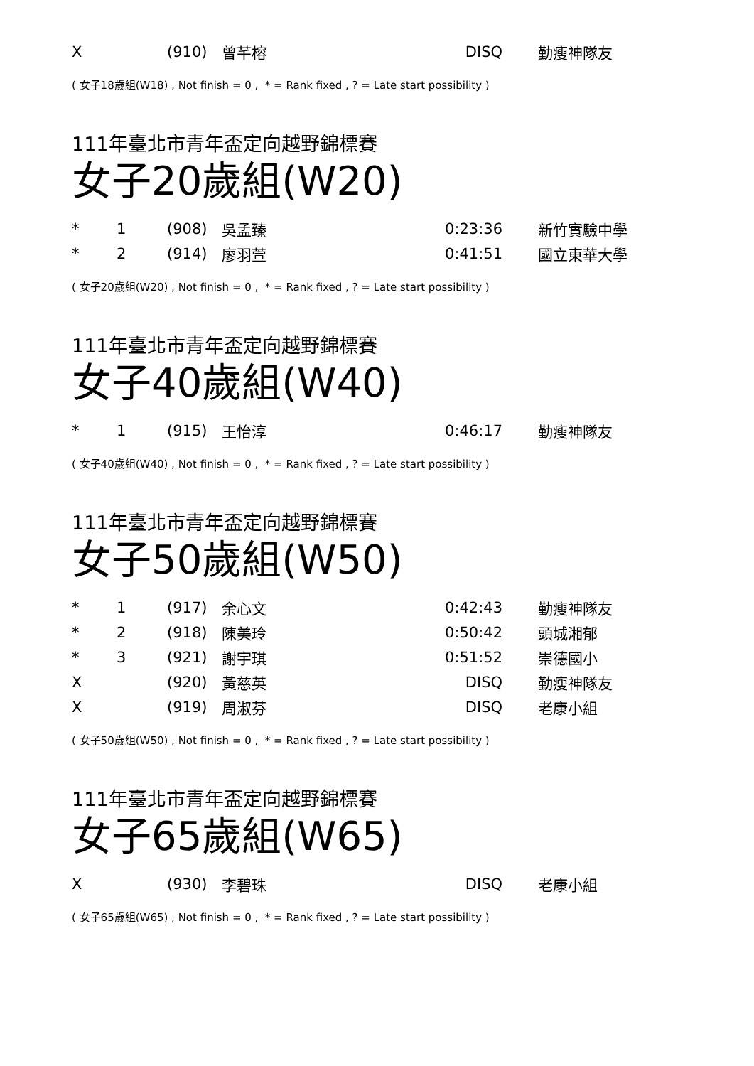| X | | (910) | 曾芊榕 | DISQ | 勤瘦神隊友 |
( 女子18歲組(W18) , Not finish = 0 , * = Rank fixed , ? = Late start possibility )
111年臺北市青年盃定向越野錦標賽
女子20歲組(W20)
| * | 1 | (908) | 吳孟臻 | 0:23:36 | 新竹實驗中學 |
| * | 2 | (914) | 廖羽萱 | 0:41:51 | 國立東華大學 |
( 女子20歲組(W20) , Not finish = 0 , * = Rank fixed , ? = Late start possibility )
111年臺北市青年盃定向越野錦標賽
女子40歲組(W40)
| * | 1 | (915) | 王怡淳 | 0:46:17 | 勤瘦神隊友 |
( 女子40歲組(W40) , Not finish = 0 , * = Rank fixed , ? = Late start possibility )
111年臺北市青年盃定向越野錦標賽
女子50歲組(W50)
| * | 1 | (917) | 余心文 | 0:42:43 | 勤瘦神隊友 |
| * | 2 | (918) | 陳美玲 | 0:50:42 | 頭城湘郁 |
| * | 3 | (921) | 謝宇琪 | 0:51:52 | 崇德國小 |
| X | | (920) | 黃慈英 | DISQ | 勤瘦神隊友 |
| X | | (919) | 周淑芬 | DISQ | 老康小組 |
( 女子50歲組(W50) , Not finish = 0 , * = Rank fixed , ? = Late start possibility )
111年臺北市青年盃定向越野錦標賽
女子65歲組(W65)
| X | | (930) | 李碧珠 | DISQ | 老康小組 |
( 女子65歲組(W65) , Not finish = 0 , * = Rank fixed , ? = Late start possibility )